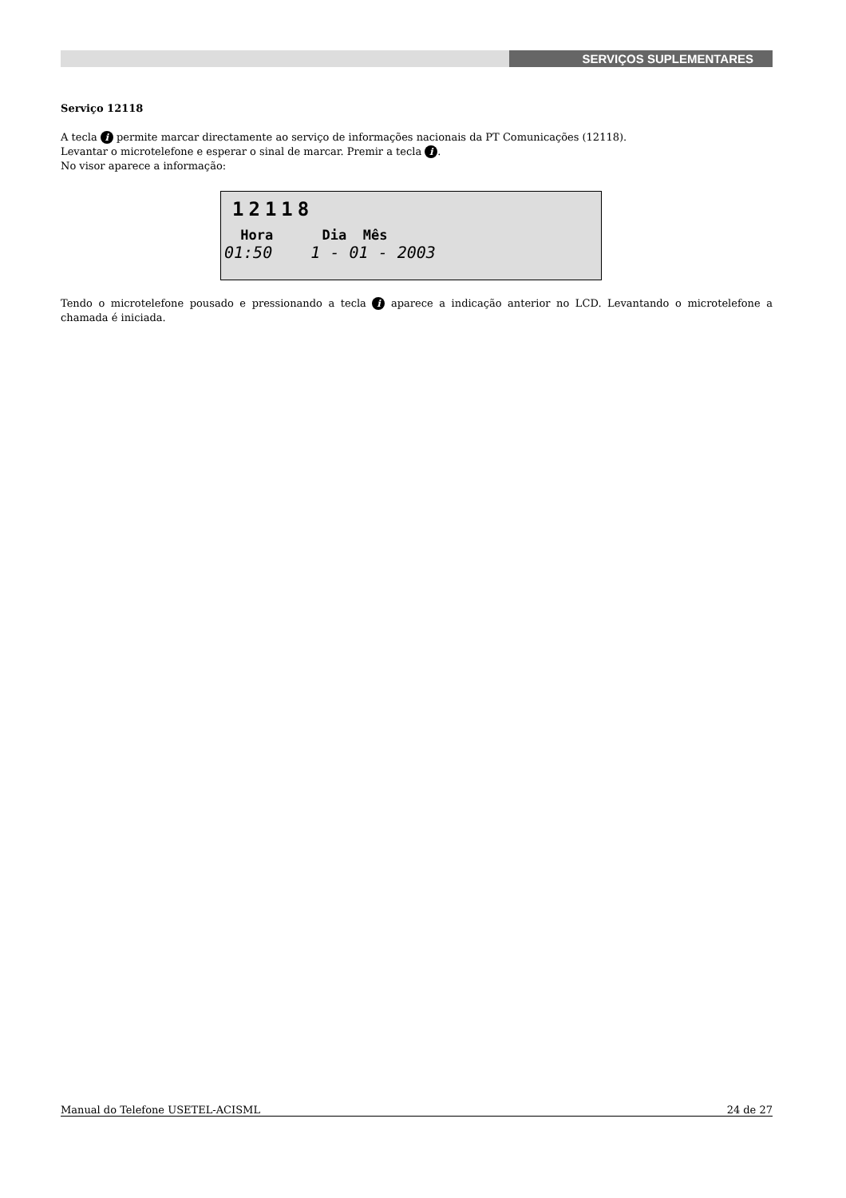SERVIÇOS SUPLEMENTARES
Serviço 12118
A tecla i permite marcar directamente ao serviço de informações nacionais da PT Comunicações (12118).
Levantar o microtelefone e esperar o sinal de marcar. Premir a tecla i.
No visor aparece a informação:
12118
Hora Dia Mês
01:50 1 - 01 - 2003
Tendo o microtelefone pousado e pressionando a tecla i aparece a indicação anterior no LCD. Levantando o microtelefone a chamada é iniciada.
Manual do Telefone USETEL-ACISML 24 de 27